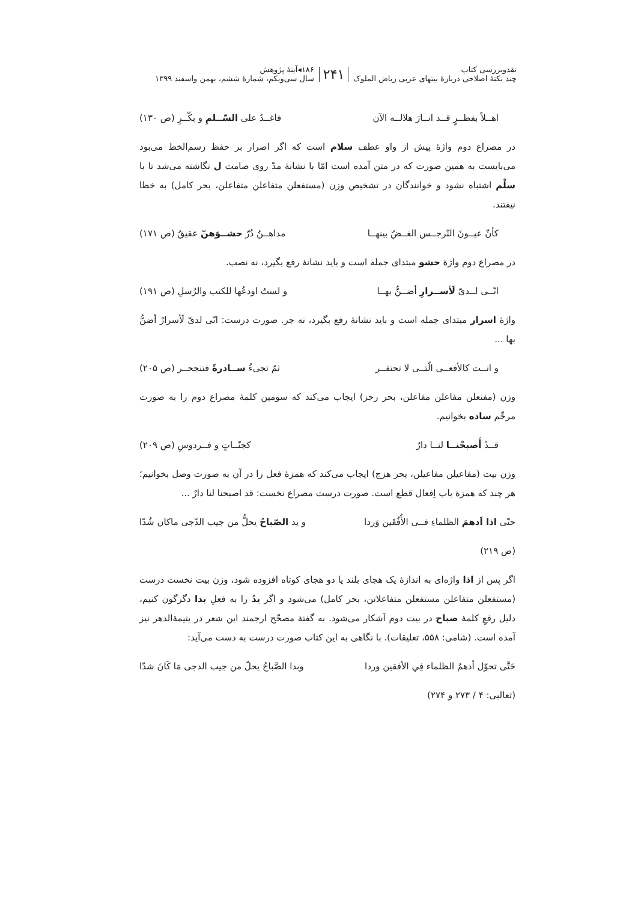نقدوبررسی کتاب
چند نکتهٔ اصلاحی دربارهٔ بیتهای عربی ریاض الملوک
۲۴۱
۱۸۶◂آینهٔ پژوهش
سال سی‌ویکم، شمارهٔ ششم، بهمن واسفند ۱۳۹۹
اهــلاً بفطــرٍ قــد انــارَ هلالــه الآن فاغــدُ علی السّــلمِ و بكّــرِ (ص ۱۳۰)
در مصراع دوم واژهٔ پیش از واو عطف سلام است که اگر اصرار بر حفظ رسم‌الخط می‌بود می‌بایست به همین صورت که در متن آمده است امّا با نشانهٔ مدّ روی صامت ل نگاشته می‌شد تا با سلْم اشتباه نشود و خوانندگان در تشخیص وزن (مستفعلن متفاعلن متفاعلن، بحر کامل) به خطا نیفتند.
كأنّ عيــونَ النّرجــس الغــضّ بينهــا مداهــنُ دُرّ حشــوَهنّ عقيقُ (ص ۱۷۱)
در مصراع دوم واژهٔ حشو مبتدای جمله است و باید نشانهٔ رفع بگیرد، نه نصب.
انّــی لــدیّ لَأســرارِ أضــنُّ بهــا و لستُ اودعُها للكتب والرُسلِ (ص ۱۹۱)
واژهٔ اسرار مبتدای جمله است و باید نشانهٔ رفع بگیرد، نه جر. صورت درست: انّی لدیّ لَأسرارٌ أضنُّ بها ...
و انــت كالأفعــی الّتــی لا تحتفــر ثمّ تجیءُ ســادرةً فتنجحــر (ص ۲۰۵)
وزن (مفتعلن مفاعلن مفاعلن، بحر رجز) ایجاب می‌کند که سومین کلمهٔ مصراع دوم را به صورت مرخّم ساده بخوانیم.
قــدْ أَصبحْنــا لنــا دارٌ كجنّــاتٍ و فــردوسِ (ص ۲۰۹)
وزن بیت (مفاعیلن مفاعیلن، بحر هزج) ایجاب می‌کند که همزهٔ فعل را در آن به صورت وصل بخوانیم؛ هر چند که همزهٔ باب اِفعال قطع است. صورت درست مصراع نخست: قد اصبحنا لنا دارٌ ...
حتّی اذا اَدهمَ الظلماءِ فــی الأُفُقَین وَردا و ید الصّباحُ يحلُّ من جيب الدّجی ماكان شُدّا
(ص ۲۱۹)
اگر پس از اذا واژه‌ای به اندازهٔ یک هجای بلند یا دو هجای کوتاه افزوده شود، وزن بیت نخست درست (مستفعلن متفاعلن مستفعلن متفاعلاتن، بحر کامل) می‌شود و اگر یدُ را به فعلِ بدا دگرگون کنیم، دلیل رفعِ کلمهٔ صباح در بیت دوم آشکار می‌شود. به گفتهٔ مصحّح ارجمند این شعر در یتیمة‌الدهر نیز آمده است. (شامی: ۵۵۸، تعلیقات). با نگاهی به این کتاب صورت درست به دست می‌آید:
حَتَّى تحوّل أدهمُ الظلماء فِي الأفقين وردا وبدا الصَّباحُ يحلّ من جيب الدجی مَا كَانَ شدّا
(ثعالبی: ۴ / ۲۷۳ و ۲۷۴)